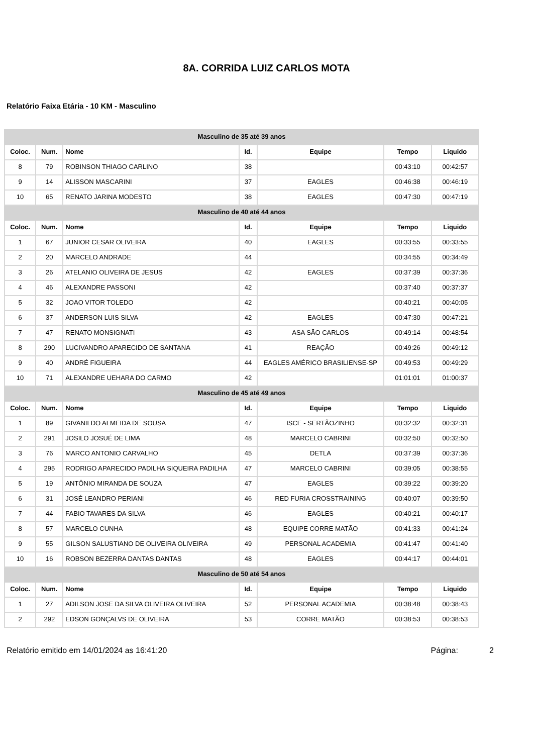8A. CORRIDA LUIZ CARLOS MOTA
Relatório Faixa Etária - 10 KM - Masculino
| Masculino de 35 até 39 anos | | | | | | |
| --- | --- | --- | --- | --- | --- | --- |
| Coloc. | Num. | Nome | Id. | Equipe | Tempo | Liquido |
| 8 | 79 | ROBINSON THIAGO CARLINO | 38 | | 00:43:10 | 00:42:57 |
| 9 | 14 | ALISSON MASCARINI | 37 | EAGLES | 00:46:38 | 00:46:19 |
| 10 | 65 | RENATO JARINA MODESTO | 38 | EAGLES | 00:47:30 | 00:47:19 |
| Masculino de 40 até 44 anos | | | | | | |
| Coloc. | Num. | Nome | Id. | Equipe | Tempo | Liquido |
| 1 | 67 | JUNIOR CESAR OLIVEIRA | 40 | EAGLES | 00:33:55 | 00:33:55 |
| 2 | 20 | MARCELO ANDRADE | 44 | | 00:34:55 | 00:34:49 |
| 3 | 26 | ATELANIO OLIVEIRA DE JESUS | 42 | EAGLES | 00:37:39 | 00:37:36 |
| 4 | 46 | ALEXANDRE PASSONI | 42 | | 00:37:40 | 00:37:37 |
| 5 | 32 | JOAO VITOR TOLEDO | 42 | | 00:40:21 | 00:40:05 |
| 6 | 37 | ANDERSON LUIS SILVA | 42 | EAGLES | 00:47:30 | 00:47:21 |
| 7 | 47 | RENATO MONSIGNATI | 43 | ASA SÃO CARLOS | 00:49:14 | 00:48:54 |
| 8 | 290 | LUCIVANDRO APARECIDO DE SANTANA | 41 | REAÇÃO | 00:49:26 | 00:49:12 |
| 9 | 40 | ANDRÉ FIGUEIRA | 44 | EAGLES AMÉRICO BRASILIENSE-SP | 00:49:53 | 00:49:29 |
| 10 | 71 | ALEXANDRE UEHARA DO CARMO | 42 | | 01:01:01 | 01:00:37 |
| Masculino de 45 até 49 anos | | | | | | |
| Coloc. | Num. | Nome | Id. | Equipe | Tempo | Liquido |
| 1 | 89 | GIVANILDO ALMEIDA DE SOUSA | 47 | ISCE - SERTÃOZINHO | 00:32:32 | 00:32:31 |
| 2 | 291 | JOSILO JOSUÉ DE LIMA | 48 | MARCELO CABRINI | 00:32:50 | 00:32:50 |
| 3 | 76 | MARCO ANTONIO CARVALHO | 45 | DETLA | 00:37:39 | 00:37:36 |
| 4 | 295 | RODRIGO APARECIDO PADILHA SIQUEIRA PADILHA | 47 | MARCELO CABRINI | 00:39:05 | 00:38:55 |
| 5 | 19 | ANTÔNIO MIRANDA DE SOUZA | 47 | EAGLES | 00:39:22 | 00:39:20 |
| 6 | 31 | JOSÉ LEANDRO PERIANI | 46 | RED FURIA CROSSTRAINING | 00:40:07 | 00:39:50 |
| 7 | 44 | FABIO TAVARES DA SILVA | 46 | EAGLES | 00:40:21 | 00:40:17 |
| 8 | 57 | MARCELO CUNHA | 48 | EQUIPE CORRE MATÃO | 00:41:33 | 00:41:24 |
| 9 | 55 | GILSON SALUSTIANO DE OLIVEIRA OLIVEIRA | 49 | PERSONAL ACADEMIA | 00:41:47 | 00:41:40 |
| 10 | 16 | ROBSON BEZERRA DANTAS DANTAS | 48 | EAGLES | 00:44:17 | 00:44:01 |
| Masculino de 50 até 54 anos | | | | | | |
| Coloc. | Num. | Nome | Id. | Equipe | Tempo | Liquido |
| 1 | 27 | ADILSON JOSE DA SILVA OLIVEIRA OLIVEIRA | 52 | PERSONAL ACADEMIA | 00:38:48 | 00:38:43 |
| 2 | 292 | EDSON GONÇALVS DE OLIVEIRA | 53 | CORRE MATÃO | 00:38:53 | 00:38:53 |
Relatório emitido em 14/01/2024 as 16:41:20 Página: 2